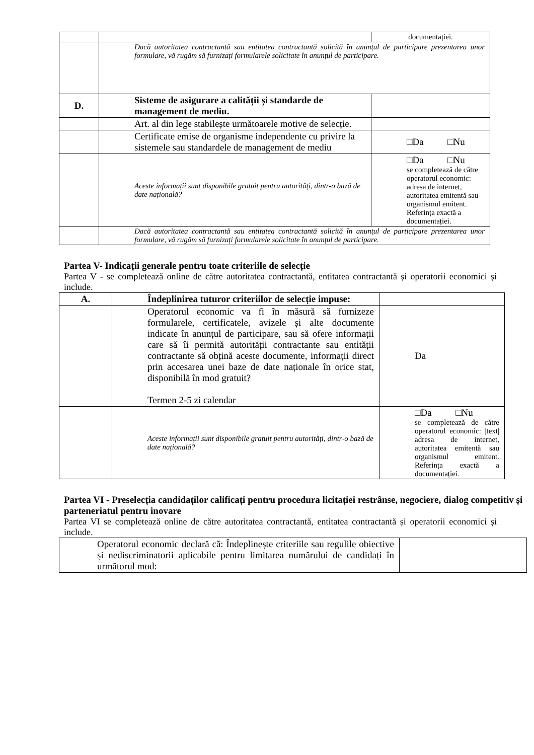| | | documentației. |
| | Dacă autoritatea contractantă sau entitatea contractantă solicită în anunțul de participare prezentarea unor formulare, vă rugăm să furnizați formularele solicitate în anunțul de participare. | |
| D. | Sisteme de asigurare a calității și standarde de management de mediu. | |
| | Art. al din lege stabilește următoarele motive de selecție. | |
| | Certificate emise de organisme independente cu privire la sistemele sau standardele de management de mediu | □Da □Nu |
| | Aceste informații sunt disponibile gratuit pentru autorități, dintr-o bază de date națională? | □Da □Nu se completează de către operatorul economic: adresa de internet, autoritatea emitentă sau organismul emitent. Referința exactă a documentației. |
| | Dacă autoritatea contractantă sau entitatea contractantă solicită în anunțul de participare prezentarea unor formulare, vă rugăm să furnizați formularele solicitate în anunțul de participare. | |
Partea V- Indicații generale pentru toate criteriile de selecție
Partea V - se completează online de către autoritatea contractantă, entitatea contractantă și operatorii economici și include.
| A. | Îndeplinirea tuturor criteriilor de selecție impuse: | |
| | Operatorul economic va fi în măsură să furnizeze formularele, certificatele, avizele și alte documente indicate în anunțul de participare, sau să ofere informații care să îi permită autorității contractante sau entității contractante să obțină aceste documente, informații direct prin accesarea unei baze de date naționale în orice stat, disponibilă în mod gratuit? Termen 2-5 zi calendar | Da |
| | Aceste informații sunt disponibile gratuit pentru autorități, dintr-o bază de date națională? | □Da □Nu se completează de către operatorul economic: /text/ adresa de internet, autoritatea emitentă sau organismul emitent. Referința exactă a documentației. |
Partea VI - Preselecția candidaților calificați pentru procedura licitației restrânse, negociere, dialog competitiv și parteneriatul pentru inovare
Partea VI se completează online de către autoritatea contractantă, entitatea contractantă și operatorii economici și include.
| Operatorul economic declară că: Îndeplinește criteriile sau regulile obiective și nediscriminatorii aplicabile pentru limitarea numărului de candidați în următorul mod: | |